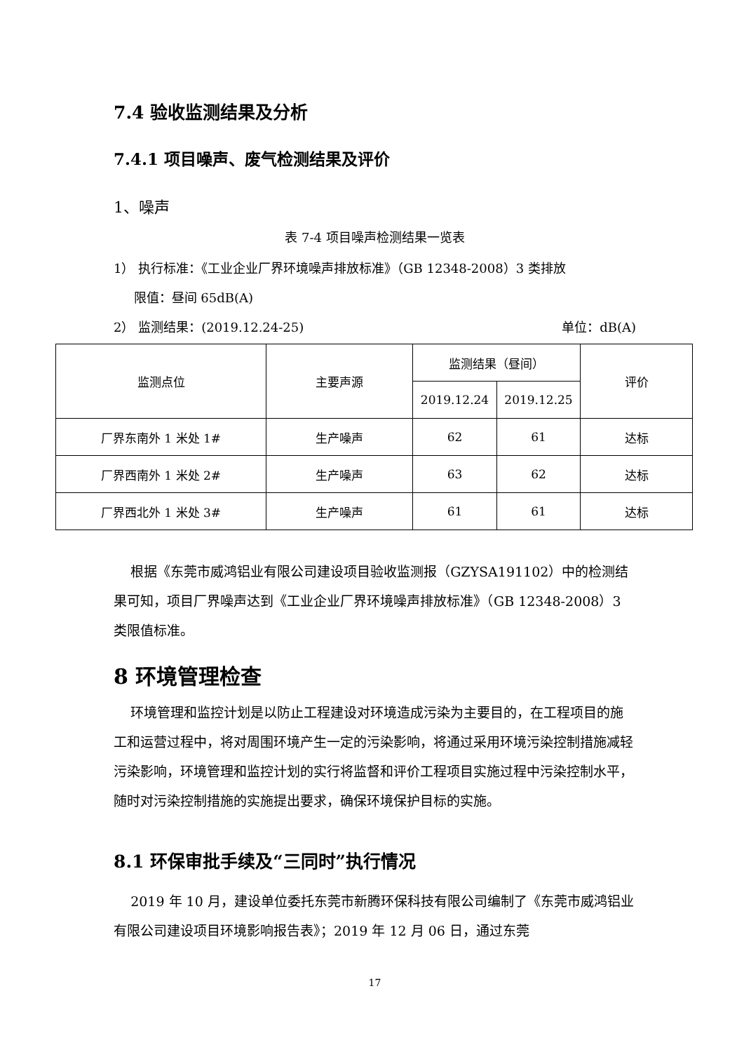7.4 验收监测结果及分析
7.4.1 项目噪声、废气检测结果及评价
1、噪声
表 7-4 项目噪声检测结果一览表
1） 执行标准：《工业企业厂界环境噪声排放标准》（GB 12348-2008）3 类排放
限值：昼间 65dB(A)
2） 监测结果：(2019.12.24-25) 单位：dB(A)
| 监测点位 | 主要声源 | 监测结果（昼间） | | 评价 |
| | | 2019.12.24 | 2019.12.25 | |
| 厂界东南外 1 米处 1# | 生产噪声 | 62 | 61 | 达标 |
| 厂界西南外 1 米处 2# | 生产噪声 | 63 | 62 | 达标 |
| 厂界西北外 1 米处 3# | 生产噪声 | 61 | 61 | 达标 |
根据《东莞市威鸿铝业有限公司建设项目验收监测报（GZYSA191102）中的检测结果可知，项目厂界噪声达到《工业企业厂界环境噪声排放标准》（GB 12348-2008）3 类限值标准。
8 环境管理检查
环境管理和监控计划是以防止工程建设对环境造成污染为主要目的，在工程项目的施工和运营过程中，将对周围环境产生一定的污染影响，将通过采用环境污染控制措施减轻污染影响，环境管理和监控计划的实行将监督和评价工程项目实施过程中污染控制水平，随时对污染控制措施的实施提出要求，确保环境保护目标的实施。
8.1 环保审批手续及“三同时”执行情况
2019 年 10 月，建设单位委托东莞市新腾环保科技有限公司编制了《东莞市威鸿铝业有限公司建设项目环境影响报告表》；2019 年 12 月 06 日，通过东莞
17